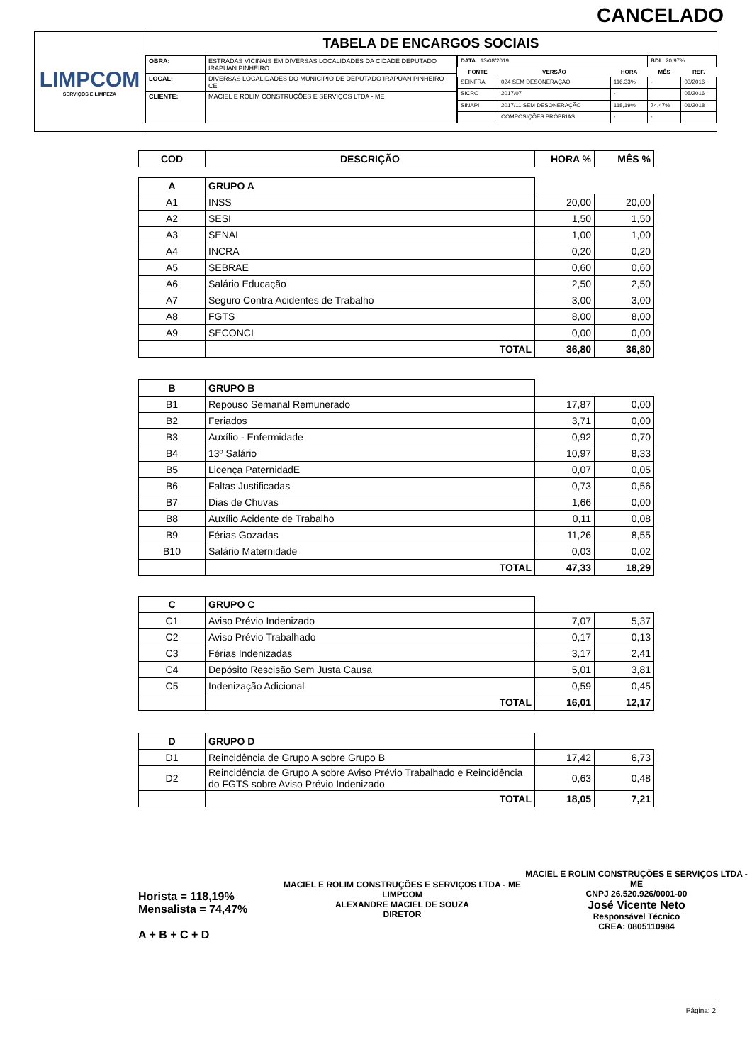CANCELADO
LIMPCOM
SERVIÇOS E LIMPEZA
TABELA DE ENCARGOS SOCIAIS
| OBRA: | ESTRADAS VICINAIS EM DIVERSAS LOCALIDADES DA CIDADE DEPUTADO IRAPUAN PINHEIRO |
| LOCAL: | DIVERSAS LOCALIDADES DO MUNICÍPIO DE DEPUTADO IRAPUAN PINHEIRO - CE |
| CLIENTE: | MACIEL E ROLIM CONSTRUÇÕES E SERVIÇOS LTDA - ME |
| DATA : 13/08/2019 | | | BDI : 20,97% | |
| FONTE | VERSÃO | HORA | MÊS | REF. |
| SEINFRA | 024 SEM DESONERAÇÃO | 116,33% | - | 03/2016 |
| SICRO | 2017/07 | - | | 05/2016 |
| SINAPI | 2017/11 SEM DESONERAÇÃO | 118,19% | 74,47% | 01/2018 |
| | COMPOSIÇÕES PRÓPRIAS | - | - | |
| COD | DESCRIÇÃO | HORA % | MÊS % |
| --- | --- | --- | --- |
| A | GRUPO A | | |
| A1 | INSS | 20,00 | 20,00 |
| A2 | SESI | 1,50 | 1,50 |
| A3 | SENAI | 1,00 | 1,00 |
| A4 | INCRA | 0,20 | 0,20 |
| A5 | SEBRAE | 0,60 | 0,60 |
| A6 | Salário Educação | 2,50 | 2,50 |
| A7 | Seguro Contra Acidentes de Trabalho | 3,00 | 3,00 |
| A8 | FGTS | 8,00 | 8,00 |
| A9 | SECONCI | 0,00 | 0,00 |
| | TOTAL | 36,80 | 36,80 |
| B | GRUPO B | | |
| B1 | Repouso Semanal Remunerado | 17,87 | 0,00 |
| B2 | Feriados | 3,71 | 0,00 |
| B3 | Auxílio - Enfermidade | 0,92 | 0,70 |
| B4 | 13º Salário | 10,97 | 8,33 |
| B5 | Licença PaternidadE | 0,07 | 0,05 |
| B6 | Faltas Justificadas | 0,73 | 0,56 |
| B7 | Dias de Chuvas | 1,66 | 0,00 |
| B8 | Auxílio Acidente de Trabalho | 0,11 | 0,08 |
| B9 | Férias Gozadas | 11,26 | 8,55 |
| B10 | Salário Maternidade | 0,03 | 0,02 |
| | TOTAL | 47,33 | 18,29 |
| C | GRUPO C | | |
| C1 | Aviso Prévio Indenizado | 7,07 | 5,37 |
| C2 | Aviso Prévio Trabalhado | 0,17 | 0,13 |
| C3 | Férias Indenizadas | 3,17 | 2,41 |
| C4 | Depósito Rescisão Sem Justa Causa | 5,01 | 3,81 |
| C5 | Indenização Adicional | 0,59 | 0,45 |
| | TOTAL | 16,01 | 12,17 |
| D | GRUPO D | | |
| D1 | Reincidência de Grupo A sobre Grupo B | 17,42 | 6,73 |
| D2 | Reincidência de Grupo A sobre Aviso Prévio Trabalhado e Reincidência do FGTS sobre Aviso Prévio Indenizado | 0,63 | 0,48 |
| | TOTAL | 18,05 | 7,21 |
Horista = 118,19%
Mensalista = 74,47%
A + B + C + D
MACIEL E ROLIM CONSTRUÇÕES E SERVIÇOS LTDA - ME
LIMPCOM
ALEXANDRE MACIEL DE SOUZA
DIRETOR
MACIEL E ROLIM CONSTRUÇÕES E SERVIÇOS LTDA - ME
CNPJ 26.520.926/0001-00
José Vicente Neto
Responsável Técnico
CREA: 0805110984
Página: 2